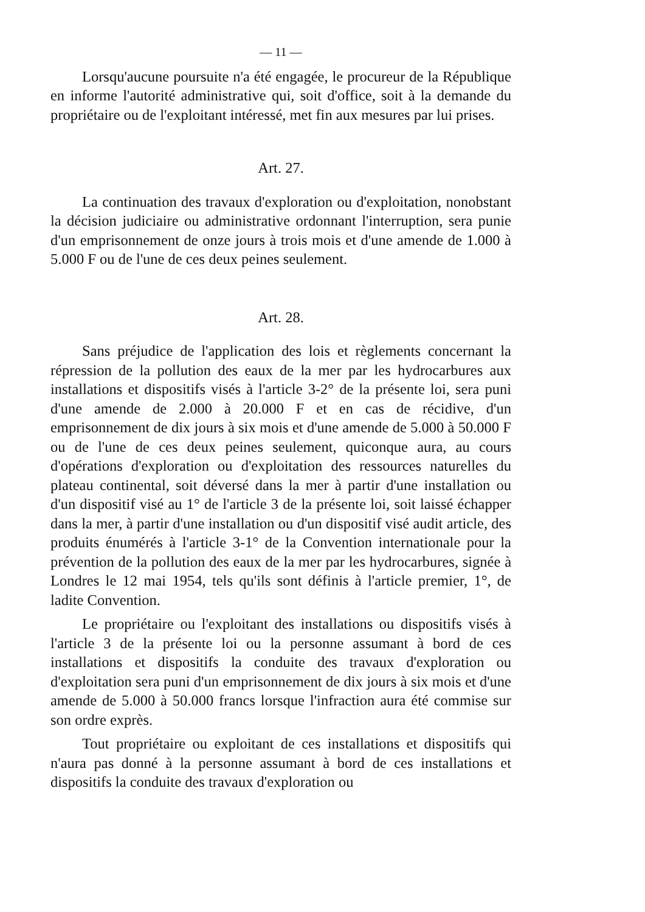— 11 —
Lorsqu'aucune poursuite n'a été engagée, le procureur de la République en informe l'autorité administrative qui, soit d'office, soit à la demande du propriétaire ou de l'exploitant intéressé, met fin aux mesures par lui prises.
Art. 27.
La continuation des travaux d'exploration ou d'exploitation, nonobstant la décision judiciaire ou administrative ordonnant l'interruption, sera punie d'un emprisonnement de onze jours à trois mois et d'une amende de 1.000 à 5.000 F ou de l'une de ces deux peines seulement.
Art. 28.
Sans préjudice de l'application des lois et règlements concernant la répression de la pollution des eaux de la mer par les hydrocarbures aux installations et dispositifs visés à l'article 3-2° de la présente loi, sera puni d'une amende de 2.000 à 20.000 F et en cas de récidive, d'un emprisonnement de dix jours à six mois et d'une amende de 5.000 à 50.000 F ou de l'une de ces deux peines seulement, quiconque aura, au cours d'opérations d'exploration ou d'exploitation des ressources naturelles du plateau continental, soit déversé dans la mer à partir d'une installation ou d'un dispositif visé au 1° de l'article 3 de la présente loi, soit laissé échapper dans la mer, à partir d'une installation ou d'un dispositif visé audit article, des produits énumérés à l'article 3-1° de la Convention internationale pour la prévention de la pollution des eaux de la mer par les hydrocarbures, signée à Londres le 12 mai 1954, tels qu'ils sont définis à l'article premier, 1°, de ladite Convention.
Le propriétaire ou l'exploitant des installations ou dispositifs visés à l'article 3 de la présente loi ou la personne assumant à bord de ces installations et dispositifs la conduite des travaux d'exploration ou d'exploitation sera puni d'un emprisonnement de dix jours à six mois et d'une amende de 5.000 à 50.000 francs lorsque l'infraction aura été commise sur son ordre exprès.
Tout propriétaire ou exploitant de ces installations et dispositifs qui n'aura pas donné à la personne assumant à bord de ces installations et dispositifs la conduite des travaux d'exploration ou